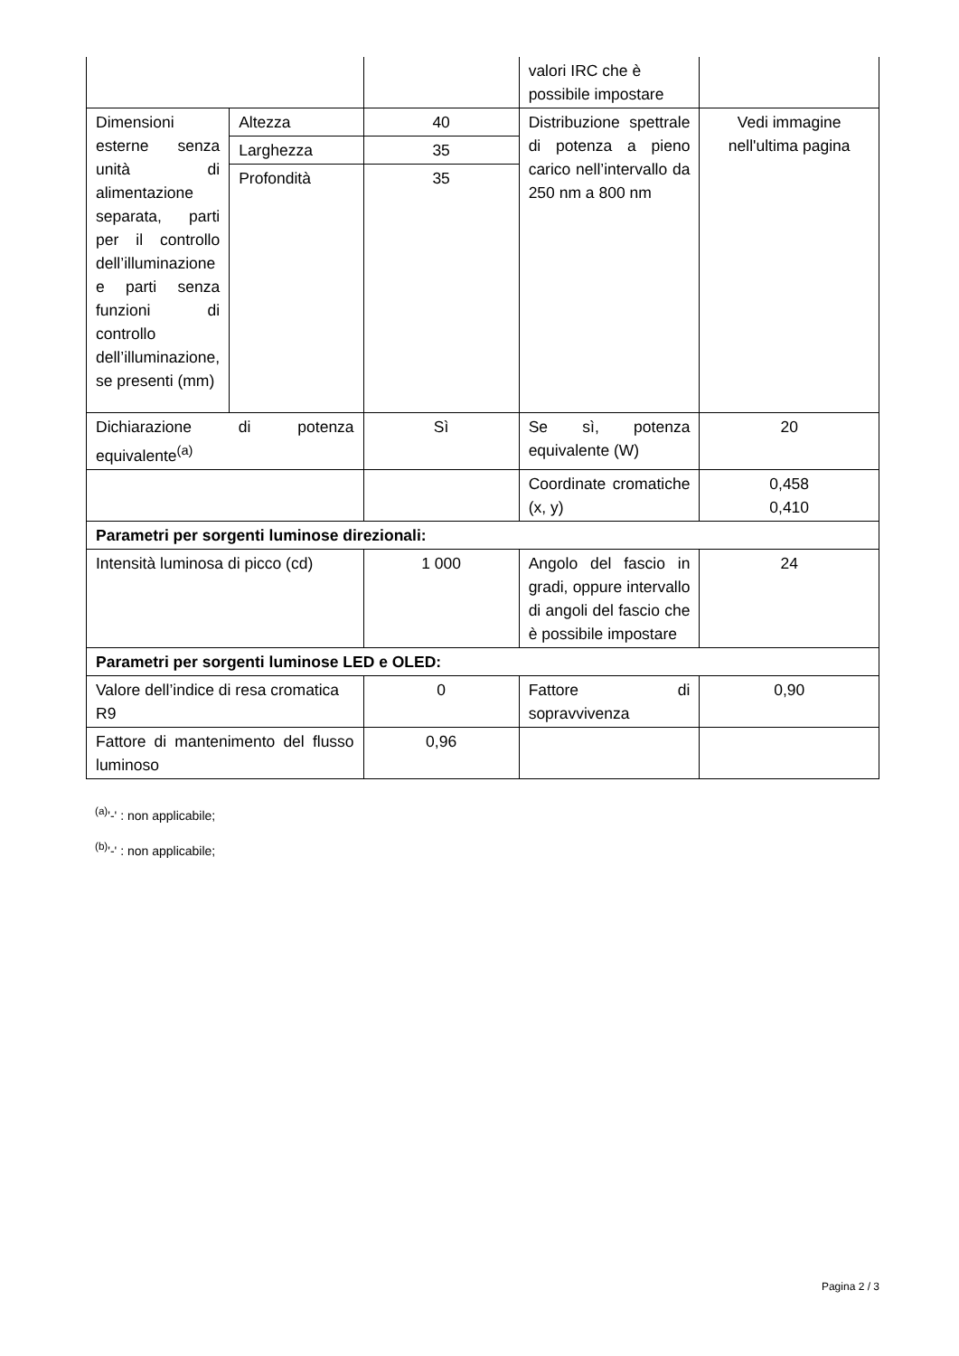| | | | valori IRC che è possibile impostare | |
| Dimensioni esterne senza unità di alimentazione separata, parti per il controllo dell’illuminazione e parti senza funzioni di controllo dell’illuminazione, se presenti (mm) | Altezza | 40 | Distribuzione spettrale di potenza a pieno carico nell’intervallo da 250 nm a 800 nm | Vedi immagine nell'ultima pagina |
| | Larghezza | 35 | | |
| | Profondità | 35 | | |
| Dichiarazione di potenza equivalente<sup>(a)</sup> | | Sì | Se sì, potenza equivalente (W) | 20 |
| | | | Coordinate cromatiche (x, y) | 0,458 0,410 |
| Parametri per sorgenti luminose direzionali: | | | | |
| Intensità luminosa di picco (cd) | | 1 000 | Angolo del fascio in gradi, oppure intervallo di angoli del fascio che è possibile impostare | 24 |
| Parametri per sorgenti luminose LED e OLED: | | | | |
| Valore dell’indice di resa cromatica R9 | | 0 | Fattore di sopravvivenza | 0,90 |
| Fattore di mantenimento del flusso luminoso | | 0,96 | | |
<sup>(a)</sup> '-' : non applicabile;
<sup>(b)</sup> '-' : non applicabile;
Pagina 2 / 3